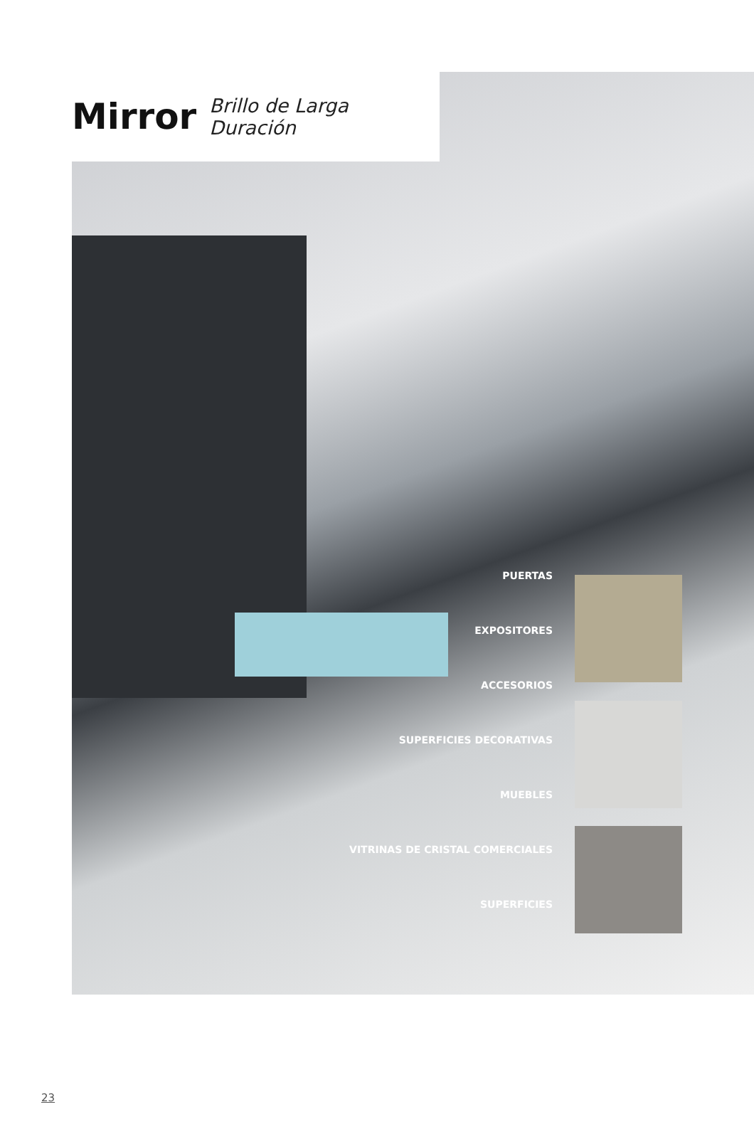Mirror
Brillo de Larga Duración
PUERTAS
EXPOSITORES
ACCESORIOS
SUPERFICIES DECORATIVAS
MUEBLES
VITRINAS DE CRISTAL COMERCIALES
SUPERFICIES
23